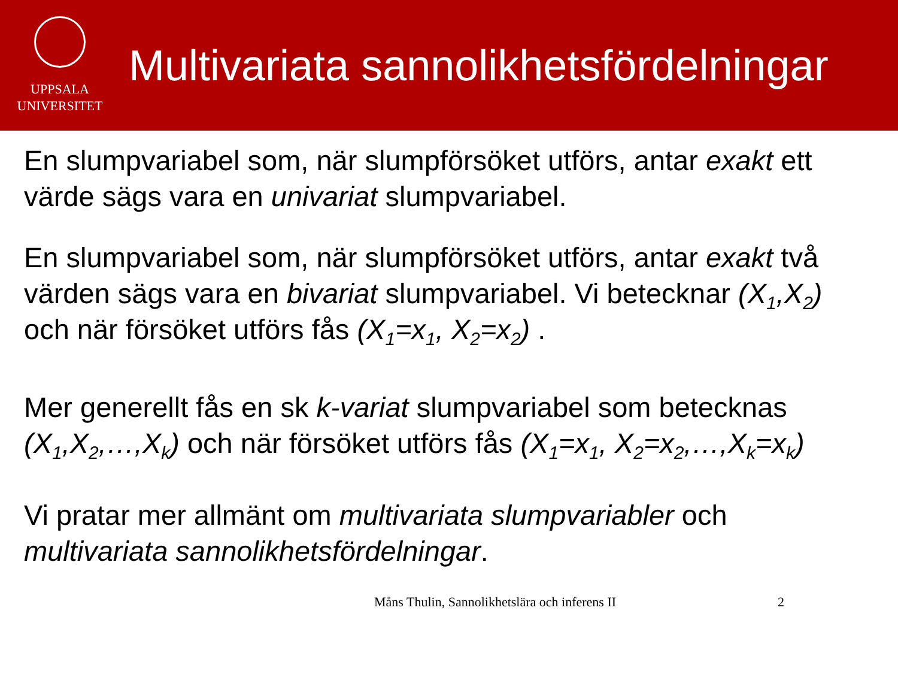UPPSALA
UNIVERSITET
Multivariata sannolikhetsfördelningar
En slumpvariabel som, när slumpförsöket utförs, antar exakt ett värde sägs vara en univariat slumpvariabel.
En slumpvariabel som, när slumpförsöket utförs, antar exakt två värden sägs vara en bivariat slumpvariabel. Vi betecknar (X<sub>1</sub>,X<sub>2</sub>) och när försöket utförs fås (X<sub>1</sub>=x<sub>1</sub>, X<sub>2</sub>=x<sub>2</sub>) .
Mer generellt fås en sk k-variat slumpvariabel som betecknas (X<sub>1</sub>,X<sub>2</sub>,…,X<sub>k</sub>) och när försöket utförs fås (X<sub>1</sub>=x<sub>1</sub>, X<sub>2</sub>=x<sub>2</sub>,…,X<sub>k</sub>=x<sub>k</sub>)
Vi pratar mer allmänt om multivariata slumpvariabler och multivariata sannolikhetsfördelningar.
Måns Thulin, Sannolikhetslära och inferens II 2